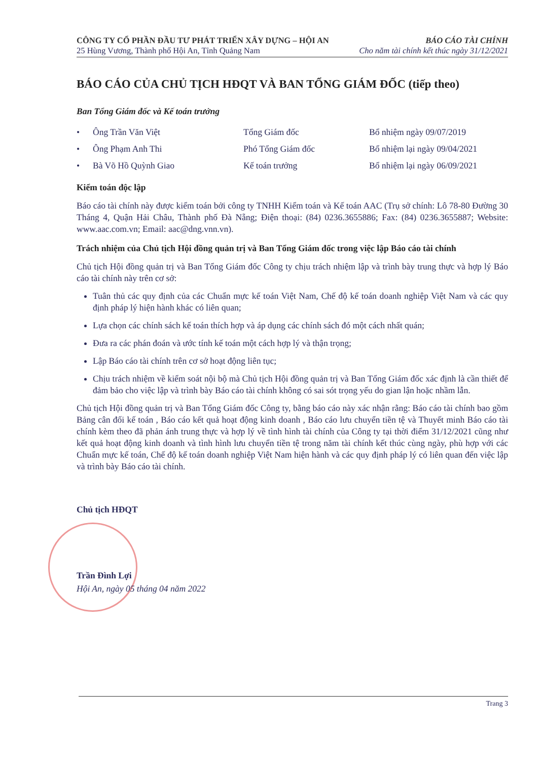CÔNG TY CỔ PHẦN ĐẦU TƯ PHÁT TRIỂN XÂY DỰNG – HỘI AN BÁO CÁO TÀI CHÍNH
25 Hùng Vương, Thành phố Hội An, Tỉnh Quảng Nam Cho năm tài chính kết thúc ngày 31/12/2021
BÁO CÁO CỦA CHỦ TỊCH HĐQT VÀ BAN TỔNG GIÁM ĐỐC (tiếp theo)
Ban Tổng Giám đốc và Kế toán trưởng
| • | Ông Trần Văn Việt | Tổng Giám đốc | Bổ nhiệm ngày 09/07/2019 |
| • | Ông Phạm Anh Thi | Phó Tổng Giám đốc | Bổ nhiệm lại ngày 09/04/2021 |
| • | Bà Võ Hồ Quỳnh Giao | Kế toán trưởng | Bổ nhiệm lại ngày 06/09/2021 |
Kiểm toán độc lập
Báo cáo tài chính này được kiểm toán bởi công ty TNHH Kiểm toán và Kế toán AAC (Trụ sở chính: Lô 78-80 Đường 30 Tháng 4, Quận Hải Châu, Thành phố Đà Nẵng; Điện thoại: (84) 0236.3655886; Fax: (84) 0236.3655887; Website: www.aac.com.vn; Email: aac@dng.vnn.vn).
Trách nhiệm của Chủ tịch Hội đồng quản trị và Ban Tổng Giám đốc trong việc lập Báo cáo tài chính
Chủ tịch Hội đồng quản trị và Ban Tổng Giám đốc Công ty chịu trách nhiệm lập và trình bày trung thực và hợp lý Báo cáo tài chính này trên cơ sở:
Tuân thủ các quy định của các Chuẩn mực kế toán Việt Nam, Chế độ kế toán doanh nghiệp Việt Nam và các quy định pháp lý hiện hành khác có liên quan;
Lựa chọn các chính sách kế toán thích hợp và áp dụng các chính sách đó một cách nhất quán;
Đưa ra các phán đoán và ước tính kế toán một cách hợp lý và thận trọng;
Lập Báo cáo tài chính trên cơ sở hoạt động liên tục;
Chịu trách nhiệm về kiểm soát nội bộ mà Chủ tịch Hội đồng quản trị và Ban Tổng Giám đốc xác định là cần thiết để đảm bảo cho việc lập và trình bày Báo cáo tài chính không có sai sót trọng yếu do gian lận hoặc nhầm lẫn.
Chủ tịch Hội đồng quản trị và Ban Tổng Giám đốc Công ty, bằng báo cáo này xác nhận rằng: Báo cáo tài chính bao gồm Bảng cân đối kế toán , Báo cáo kết quả hoạt động kinh doanh , Báo cáo lưu chuyển tiền tệ và Thuyết minh Báo cáo tài chính kèm theo đã phản ánh trung thực và hợp lý về tình hình tài chính của Công ty tại thời điểm 31/12/2021 cũng như kết quả hoạt động kinh doanh và tình hình lưu chuyển tiền tệ trong năm tài chính kết thúc cùng ngày, phù hợp với các Chuẩn mực kế toán, Chế độ kế toán doanh nghiệp Việt Nam hiện hành và các quy định pháp lý có liên quan đến việc lập và trình bày Báo cáo tài chính.
Chủ tịch HĐQT
Trần Đình Lợi
Hội An, ngày 05 tháng 04 năm 2022
Trang 3